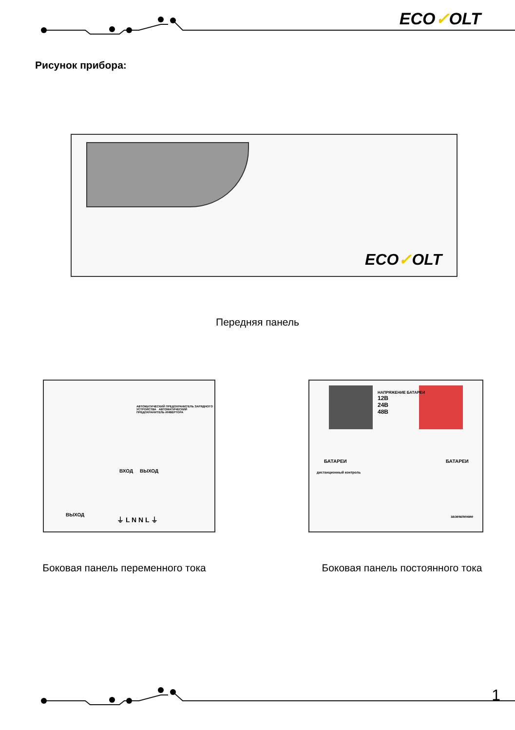ECO✓OLT
Рисунок прибора:
ECO✓OLT
Передняя панель
ВХОД ВЫХОД
АВТОМАТИЧЕСКИЙ ПРЕДОХРАНИТЕЛЬ ЗАРЯДНОГО УСТРОЙСТВА АВТОМАТИЧЕСКИЙ ПРЕДОХРАНИТЕЛЬ ИНВЕРТОРА
ВЫХОД ⏚ L N N L ⏚
Боковая панель переменного тока
НАПРЯЖЕНИЕ БАТАРЕИ
12В
24В
48В
БАТАРЕИ БАТАРЕИ
дистанционный контроль
заземление
Боковая панель постоянного тока
1